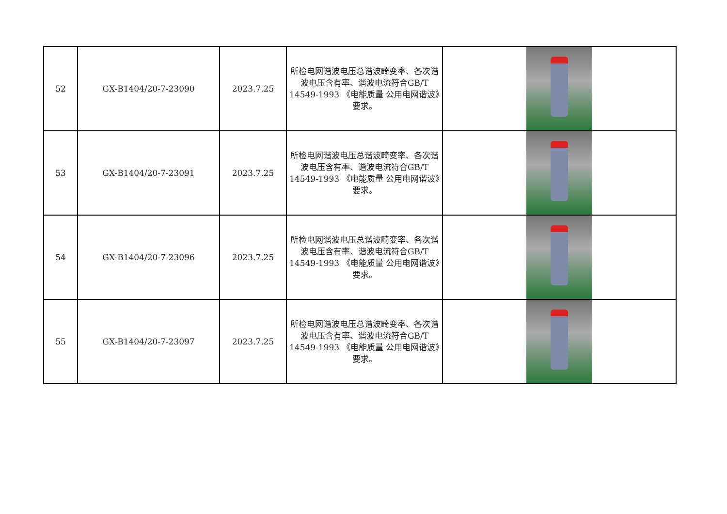| 52 | GX-B1404/20-7-23090 | 2023.7.25 | 所检电网谐波电压总谐波畸变率、各次谐波电压含有率、谐波电流符合GB/T 14549-1993 《电能质量 公用电网谐波》要求。 | |
| 53 | GX-B1404/20-7-23091 | 2023.7.25 | 所检电网谐波电压总谐波畸变率、各次谐波电压含有率、谐波电流符合GB/T 14549-1993 《电能质量 公用电网谐波》要求。 | |
| 54 | GX-B1404/20-7-23096 | 2023.7.25 | 所检电网谐波电压总谐波畸变率、各次谐波电压含有率、谐波电流符合GB/T 14549-1993 《电能质量 公用电网谐波》要求。 | |
| 55 | GX-B1404/20-7-23097 | 2023.7.25 | 所检电网谐波电压总谐波畸变率、各次谐波电压含有率、谐波电流符合GB/T 14549-1993 《电能质量 公用电网谐波》要求。 | |